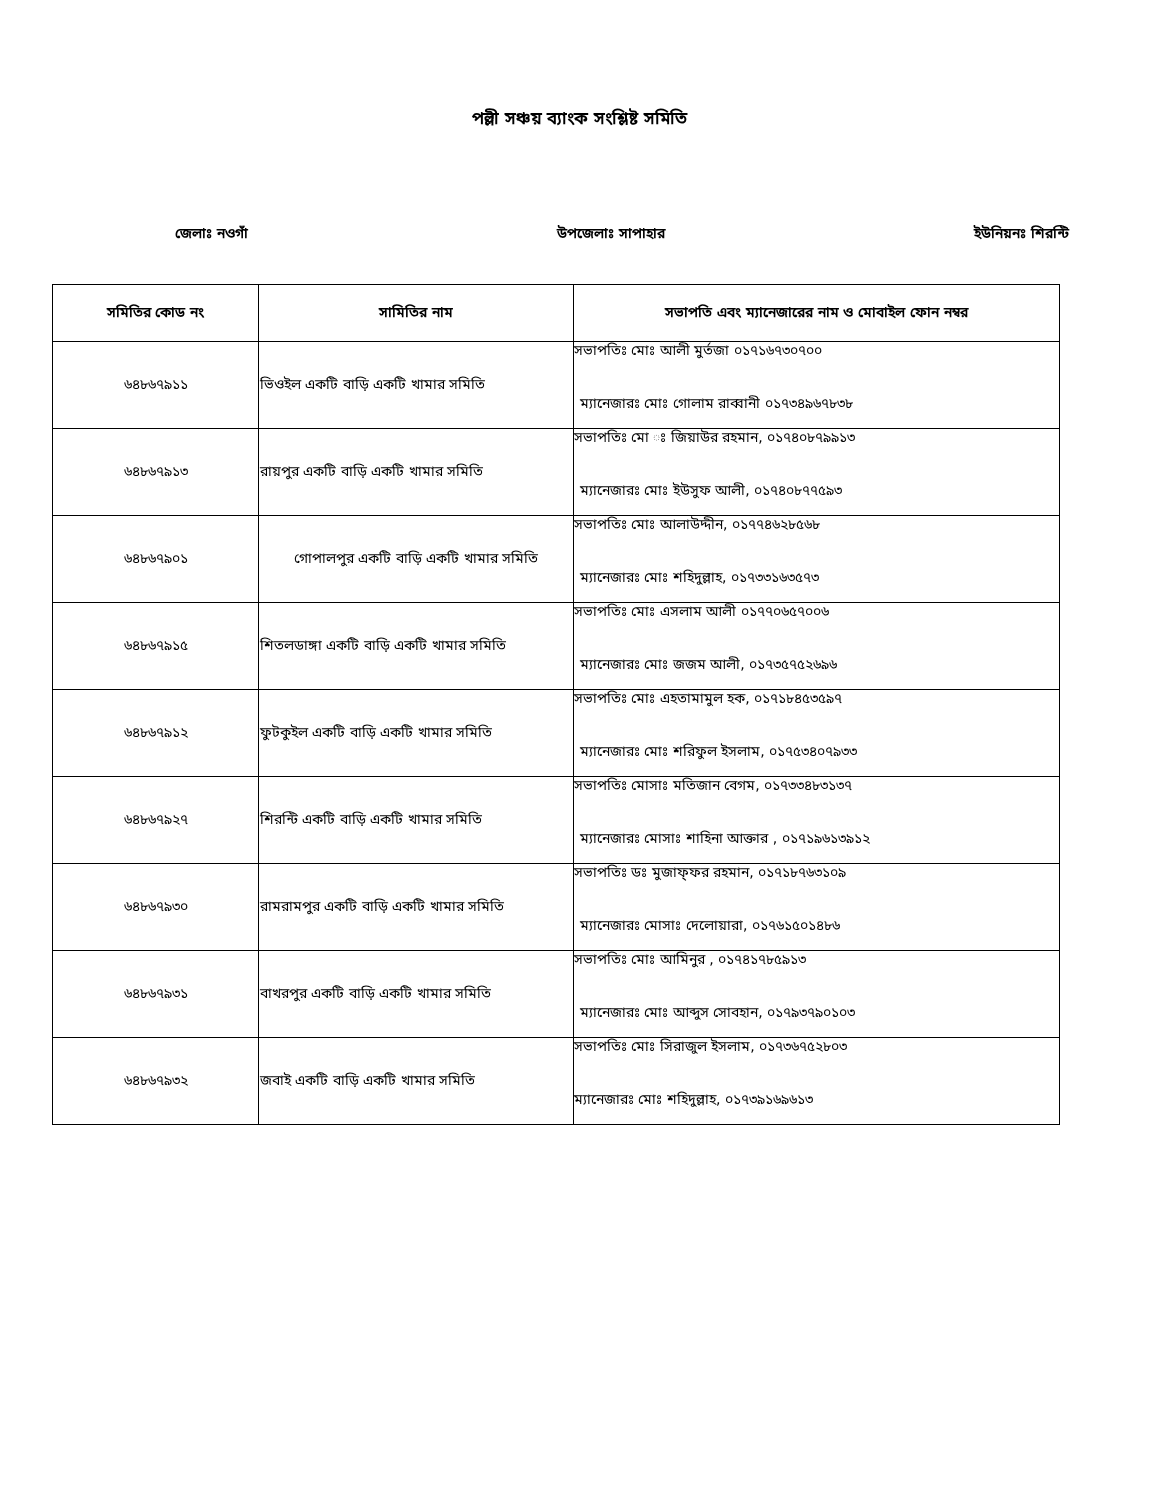পল্লী সঞ্চয় ব্যাংক সংশ্লিষ্ট সমিতি
জেলাঃ নওগাঁ উপজেলাঃ সাপাহার ইউনিয়নঃ শিরন্টি
| সমিতির কোড নং | সামিতির নাম | সভাপতি এবং ম্যানেজারের নাম ও মোবাইল ফোন নম্বর |
| --- | --- | --- |
| ৬৪৮৬৭৯১১ | ভিওইল একটি বাড়ি একটি খামার সমিতি | সভাপতিঃ মোঃ আলী মুর্তজা ০১৭১৬৭৩০৭০০ ম্যানেজারঃ মোঃ গোলাম রাব্বানী ০১৭৩৪৯৬৭৮৩৮ |
| ৬৪৮৬৭৯১৩ | রায়পুর একটি বাড়ি একটি খামার সমিতি | সভাপতিঃ মো ঃ জিয়াউর রহমান, ০১৭৪০৮৭৯৯১৩ ম্যানেজারঃ মোঃ ইউসুফ আলী, ০১৭৪০৮৭৭৫৯৩ |
| ৬৪৮৬৭৯০১ | গোপালপুর একটি বাড়ি একটি খামার সমিতি | সভাপতিঃ মোঃ আলাউদ্দীন, ০১৭৭৪৬২৮৫৬৮ ম্যানেজারঃ মোঃ শহিদুল্লাহ, ০১৭৩৩১৬৩৫৭৩ |
| ৬৪৮৬৭৯১৫ | শিতলডাঙ্গা একটি বাড়ি একটি খামার সমিতি | সভাপতিঃ মোঃ এসলাম আলী ০১৭৭০৬৫৭০০৬ ম্যানেজারঃ মোঃ জজম আলী, ০১৭৩৫৭৫২৬৯৬ |
| ৬৪৮৬৭৯১২ | ফুটকুইল একটি বাড়ি একটি খামার সমিতি | সভাপতিঃ মোঃ এহতামামুল হক, ০১৭১৮৪৫৩৫৯৭ ম্যানেজারঃ মোঃ শরিফুল ইসলাম, ০১৭৫৩৪০৭৯৩৩ |
| ৬৪৮৬৭৯২৭ | শিরন্টি একটি বাড়ি একটি খামার সমিতি | সভাপতিঃ মোসাঃ মতিজান বেগম, ০১৭৩৩৪৮৩১৩৭ ম্যানেজারঃ মোসাঃ শাহিনা আক্তার , ০১৭১৯৬১৩৯১২ |
| ৬৪৮৬৭৯৩০ | রামরামপুর একটি বাড়ি একটি খামার সমিতি | সভাপতিঃ ডঃ মুজাফ্ফর রহমান, ০১৭১৮৭৬৩১০৯ ম্যানেজারঃ মোসাঃ দেলোয়ারা, ০১৭৬১৫০১৪৮৬ |
| ৬৪৮৬৭৯৩১ | বাখরপুর একটি বাড়ি একটি খামার সমিতি | সভাপতিঃ মোঃ আমিনুর , ০১৭৪১৭৮৫৯১৩ ম্যানেজারঃ মোঃ আব্দুস সোবহান, ০১৭৯৩৭৯০১০৩ |
| ৬৪৮৬৭৯৩২ | জবাই একটি বাড়ি একটি খামার সমিতি | সভাপতিঃ মোঃ সিরাজুল ইসলাম, ০১৭৩৬৭৫২৮০৩ ম্যানেজারঃ মোঃ শহিদুল্লাহ, ০১৭৩৯১৬৯৬১৩ |